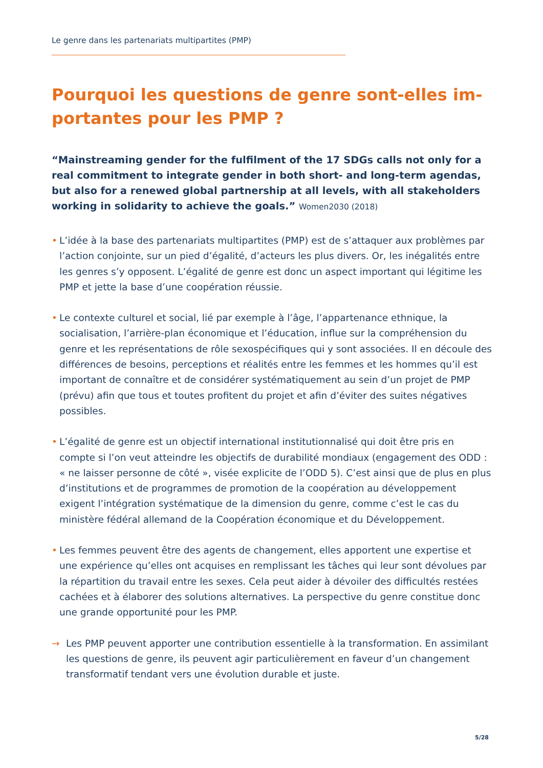Le genre dans les partenariats multipartites (PMP)
Pourquoi les questions de genre sont-elles im-portantes pour les PMP ?
“Mainstreaming gender for the fulfilment of the 17 SDGs calls not only for a real commitment to integrate gender in both short- and long-term agendas, but also for a renewed global partnership at all levels, with all stakeholders working in solidarity to achieve the goals.” Women2030 (2018)
• L’idée à la base des partenariats multipartites (PMP) est de s’attaquer aux problèmes par l’action conjointe, sur un pied d’égalité, d’acteurs les plus divers. Or, les inégalités entre les genres s’y opposent. L’égalité de genre est donc un aspect important qui légitime les PMP et jette la base d’une coopération réussie.
• Le contexte culturel et social, lié par exemple à l’âge, l’appartenance ethnique, la socialisation, l’arrière-plan économique et l’éducation, influe sur la compréhension du genre et les représentations de rôle sexospécifiques qui y sont associées. Il en découle des différences de besoins, perceptions et réalités entre les femmes et les hommes qu’il est important de connaître et de considérer systématiquement au sein d’un projet de PMP (prévu) afin que tous et toutes profitent du projet et afin d’éviter des suites négatives possibles.
• L’égalité de genre est un objectif international institutionnalisé qui doit être pris en compte si l’on veut atteindre les objectifs de durabilité mondiaux (engagement des ODD : « ne laisser personne de côté », visée explicite de l’ODD 5). C’est ainsi que de plus en plus d’institutions et de programmes de promotion de la coopération au développement exigent l’intégration systématique de la dimension du genre, comme c’est le cas du ministère fédéral allemand de la Coopération économique et du Développement.
• Les femmes peuvent être des agents de changement, elles apportent une expertise et une expérience qu’elles ont acquises en remplissant les tâches qui leur sont dévolues par la répartition du travail entre les sexes. Cela peut aider à dévoiler des difficultés restées cachées et à élaborer des solutions alternatives. La perspective du genre constitue donc une grande opportunité pour les PMP.
→ Les PMP peuvent apporter une contribution essentielle à la transformation. En assimilant les questions de genre, ils peuvent agir particulièrement en faveur d’un changement transformatif tendant vers une évolution durable et juste.
5/28